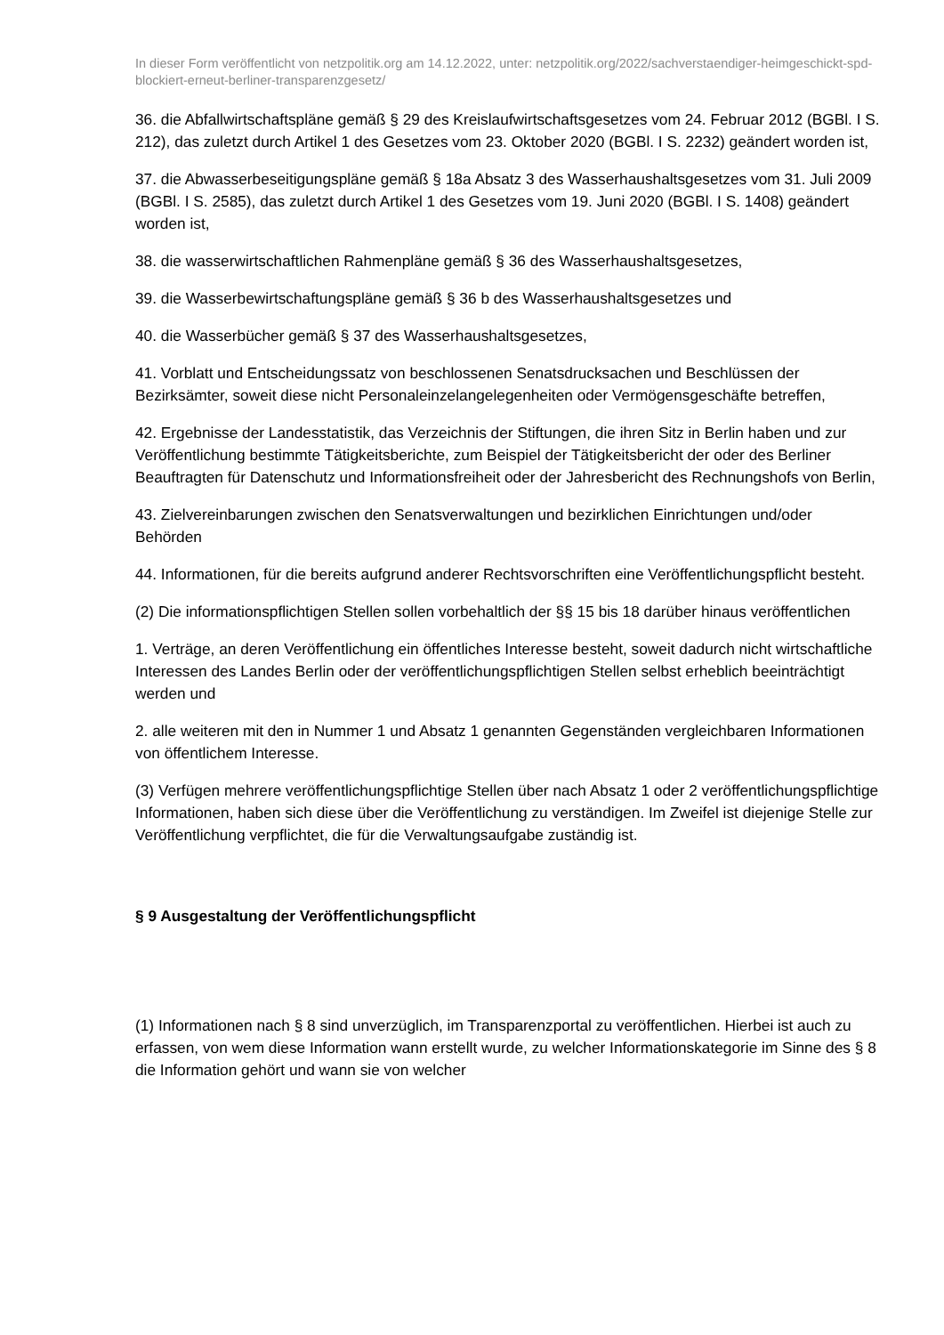In dieser Form veröffentlicht von netzpolitik.org am 14.12.2022, unter: netzpolitik.org/2022/sachverstaendiger-heimgeschickt-spd-blockiert-erneut-berliner-transparenzgesetz/
36. die Abfallwirtschaftspläne gemäß § 29 des Kreislaufwirtschaftsgesetzes vom 24. Februar 2012 (BGBl. I S. 212), das zuletzt durch Artikel 1 des Gesetzes vom 23. Oktober 2020 (BGBl. I S. 2232) geändert worden ist,
37. die Abwasserbeseitigungspläne gemäß § 18a Absatz 3 des Wasserhaushaltsgesetzes vom 31. Juli 2009 (BGBl. I S. 2585), das zuletzt durch Artikel 1 des Gesetzes vom 19. Juni 2020 (BGBl. I S. 1408) geändert worden ist,
38. die wasserwirtschaftlichen Rahmenpläne gemäß § 36 des Wasserhaushaltsgesetzes,
39. die Wasserbewirtschaftungspläne gemäß § 36 b des Wasserhaushaltsgesetzes und
40. die Wasserbücher gemäß § 37 des Wasserhaushaltsgesetzes,
41. Vorblatt und Entscheidungssatz von beschlossenen Senatsdrucksachen und Beschlüssen der Bezirksämter, soweit diese nicht Personaleinzelangelegenheiten oder Vermögensgeschäfte betreffen,
42. Ergebnisse der Landesstatistik, das Verzeichnis der Stiftungen, die ihren Sitz in Berlin haben und zur Veröffentlichung bestimmte Tätigkeitsberichte, zum Beispiel der Tätigkeitsbericht der oder des Berliner Beauftragten für Datenschutz und Informationsfreiheit oder der Jahresbericht des Rechnungshofs von Berlin,
43. Zielvereinbarungen zwischen den Senatsverwaltungen und bezirklichen Einrichtungen und/oder Behörden
44. Informationen, für die bereits aufgrund anderer Rechtsvorschriften eine Veröffentlichungspflicht besteht.
(2) Die informationspflichtigen Stellen sollen vorbehaltlich der §§ 15 bis 18 darüber hinaus veröffentlichen
1. Verträge, an deren Veröffentlichung ein öffentliches Interesse besteht, soweit dadurch nicht wirtschaftliche Interessen des Landes Berlin oder der veröffentlichungspflichtigen Stellen selbst erheblich beeinträchtigt werden und
2. alle weiteren mit den in Nummer 1 und Absatz 1 genannten Gegenständen vergleichbaren Informationen von öffentlichem Interesse.
(3) Verfügen mehrere veröffentlichungspflichtige Stellen über nach Absatz 1 oder 2 veröffentlichungspflichtige Informationen, haben sich diese über die Veröffentlichung zu verständigen. Im Zweifel ist diejenige Stelle zur Veröffentlichung verpflichtet, die für die Verwaltungsaufgabe zuständig ist.
§ 9 Ausgestaltung der Veröffentlichungspflicht
(1) Informationen nach § 8 sind unverzüglich, im Transparenzportal zu veröffentlichen. Hierbei ist auch zu erfassen, von wem diese Information wann erstellt wurde, zu welcher Informationskategorie im Sinne des § 8 die Information gehört und wann sie von welcher